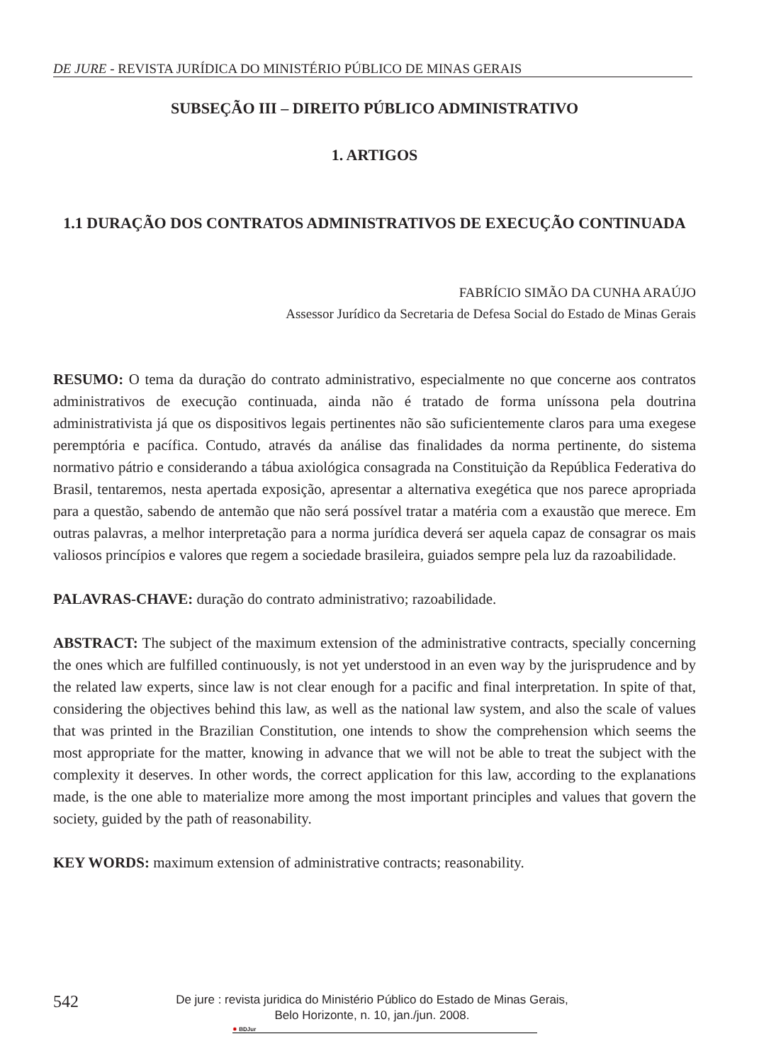DE JURE - REVISTA JURÍDICA DO MINISTÉRIO PÚBLICO DE MINAS GERAIS
SUBSEÇÃO III – DIREITO PÚBLICO ADMINISTRATIVO
1. ARTIGOS
1.1 DURAÇÃO DOS CONTRATOS ADMINISTRATIVOS DE EXECUÇÃO CONTINUADA
FABRÍCIO SIMÃO DA CUNHA ARAÚJO
Assessor Jurídico da Secretaria de Defesa Social do Estado de Minas Gerais
RESUMO: O tema da duração do contrato administrativo, especialmente no que concerne aos contratos administrativos de execução continuada, ainda não é tratado de forma uníssona pela doutrina administrativista já que os dispositivos legais pertinentes não são suficientemente claros para uma exegese peremptória e pacífica. Contudo, através da análise das finalidades da norma pertinente, do sistema normativo pátrio e considerando a tábua axiológica consagrada na Constituição da República Federativa do Brasil, tentaremos, nesta apertada exposição, apresentar a alternativa exegética que nos parece apropriada para a questão, sabendo de antemão que não será possível tratar a matéria com a exaustão que merece. Em outras palavras, a melhor interpretação para a norma jurídica deverá ser aquela capaz de consagrar os mais valiosos princípios e valores que regem a sociedade brasileira, guiados sempre pela luz da razoabilidade.
PALAVRAS-CHAVE: duração do contrato administrativo; razoabilidade.
ABSTRACT: The subject of the maximum extension of the administrative contracts, specially concerning the ones which are fulfilled continuously, is not yet understood in an even way by the jurisprudence and by the related law experts, since law is not clear enough for a pacific and final interpretation. In spite of that, considering the objectives behind this law, as well as the national law system, and also the scale of values that was printed in the Brazilian Constitution, one intends to show the comprehension which seems the most appropriate for the matter, knowing in advance that we will not be able to treat the subject with the complexity it deserves. In other words, the correct application for this law, according to the explanations made, is the one able to materialize more among the most important principles and values that govern the society, guided by the path of reasonability.
KEY WORDS: maximum extension of administrative contracts; reasonability.
542
De jure : revista juridica do Ministério Público do Estado de Minas Gerais,
Belo Horizonte, n. 10, jan./jun. 2008.
✸ BDJur